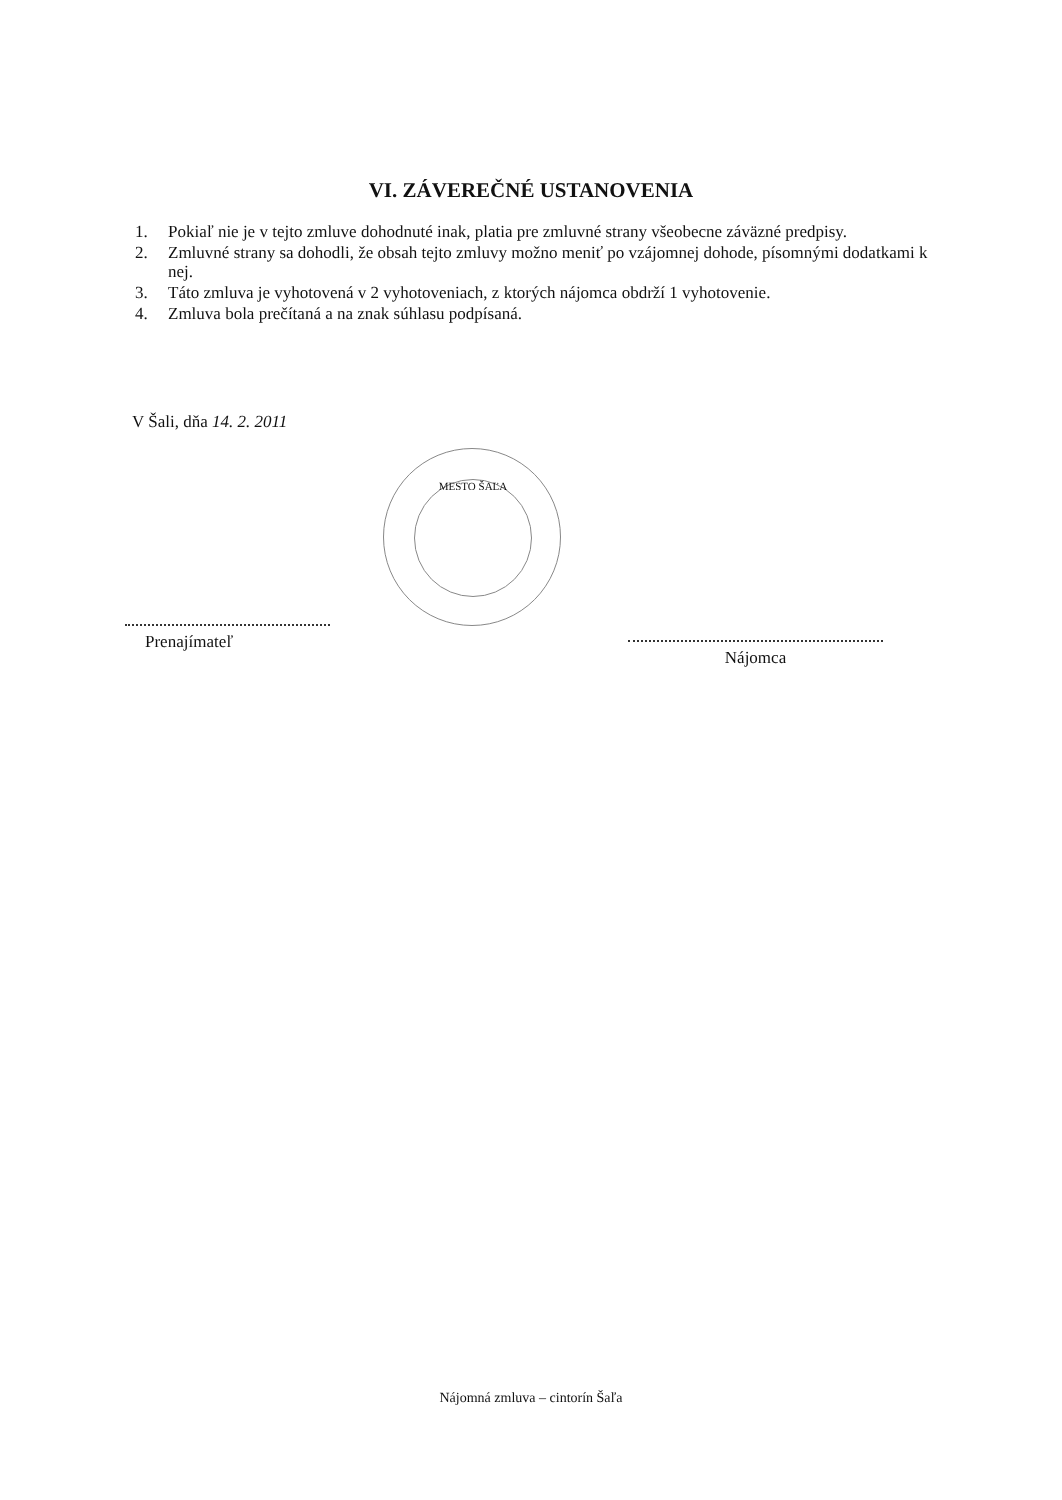VI. ZÁVEREČNÉ USTANOVENIA
1. Pokiaľ nie je v tejto zmluve dohodnuté inak, platia pre zmluvné strany všeobecne záväzné predpisy.
2. Zmluvné strany sa dohodli, že obsah tejto zmluvy možno meniť po vzájomnej dohode, písomnými dodatkami k nej.
3. Táto zmluva je vyhotovená v 2 vyhotoveniach, z ktorých nájomca obdrží 1 vyhotovenie.
4. Zmluva bola prečítaná a na znak súhlasu podpísaná.
V Šali, dňa 14. 2. 2011
MESTO ŠAĽA
Prenajímateľ
Nájomca
Nájomná zmluva – cintorín Šaľa